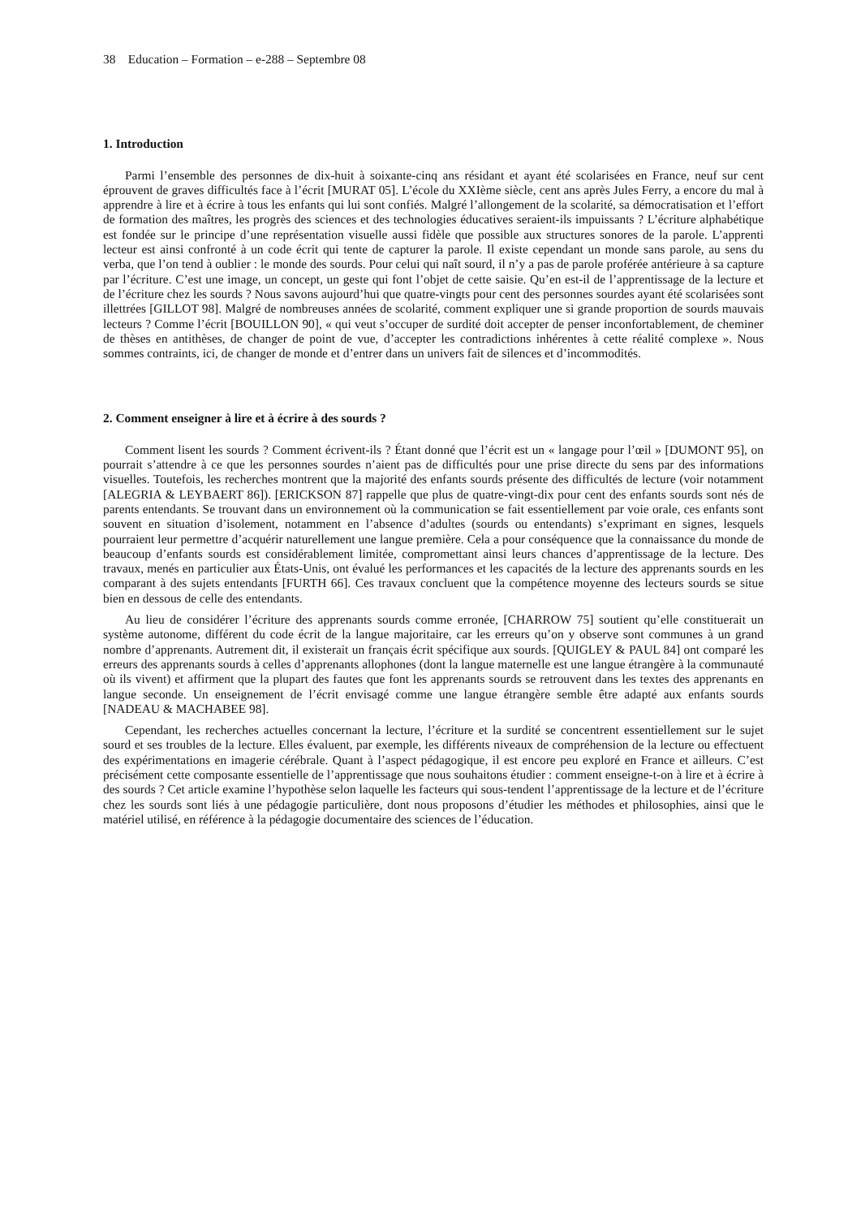38 Education – Formation – e-288 – Septembre 08
1. Introduction
Parmi l’ensemble des personnes de dix-huit à soixante-cinq ans résidant et ayant été scolarisées en France, neuf sur cent éprouvent de graves difficultés face à l’écrit [MURAT 05]. L’école du XXIème siècle, cent ans après Jules Ferry, a encore du mal à apprendre à lire et à écrire à tous les enfants qui lui sont confiés. Malgré l’allongement de la scolarité, sa démocratisation et l’effort de formation des maîtres, les progrès des sciences et des technologies éducatives seraient-ils impuissants ? L’écriture alphabétique est fondée sur le principe d’une représentation visuelle aussi fidèle que possible aux structures sonores de la parole. L’apprenti lecteur est ainsi confronté à un code écrit qui tente de capturer la parole. Il existe cependant un monde sans parole, au sens du verba, que l’on tend à oublier : le monde des sourds. Pour celui qui naît sourd, il n’y a pas de parole proférée antérieure à sa capture par l’écriture. C’est une image, un concept, un geste qui font l’objet de cette saisie. Qu’en est-il de l’apprentissage de la lecture et de l’écriture chez les sourds ? Nous savons aujourd’hui que quatre-vingts pour cent des personnes sourdes ayant été scolarisées sont illettrées [GILLOT 98]. Malgré de nombreuses années de scolarité, comment expliquer une si grande proportion de sourds mauvais lecteurs ? Comme l’écrit [BOUILLON 90], « qui veut s’occuper de surdité doit accepter de penser inconfortablement, de cheminer de thèses en antithèses, de changer de point de vue, d’accepter les contradictions inhérentes à cette réalité complexe ». Nous sommes contraints, ici, de changer de monde et d’entrer dans un univers fait de silences et d’incommodités.
2. Comment enseigner à lire et à écrire à des sourds ?
Comment lisent les sourds ? Comment écrivent-ils ? Étant donné que l’écrit est un « langage pour l’œil » [DUMONT 95], on pourrait s’attendre à ce que les personnes sourdes n’aient pas de difficultés pour une prise directe du sens par des informations visuelles. Toutefois, les recherches montrent que la majorité des enfants sourds présente des difficultés de lecture (voir notamment [ALEGRIA & LEYBAERT 86]). [ERICKSON 87] rappelle que plus de quatre-vingt-dix pour cent des enfants sourds sont nés de parents entendants. Se trouvant dans un environnement où la communication se fait essentiellement par voie orale, ces enfants sont souvent en situation d’isolement, notamment en l’absence d’adultes (sourds ou entendants) s’exprimant en signes, lesquels pourraient leur permettre d’acquérir naturellement une langue première. Cela a pour conséquence que la connaissance du monde de beaucoup d’enfants sourds est considérablement limitée, compromettant ainsi leurs chances d’apprentissage de la lecture. Des travaux, menés en particulier aux États-Unis, ont évalué les performances et les capacités de la lecture des apprenants sourds en les comparant à des sujets entendants [FURTH 66]. Ces travaux concluent que la compétence moyenne des lecteurs sourds se situe bien en dessous de celle des entendants.
Au lieu de considérer l’écriture des apprenants sourds comme erronée, [CHARROW 75] soutient qu’elle constituerait un système autonome, différent du code écrit de la langue majoritaire, car les erreurs qu’on y observe sont communes à un grand nombre d’apprenants. Autrement dit, il existerait un français écrit spécifique aux sourds. [QUIGLEY & PAUL 84] ont comparé les erreurs des apprenants sourds à celles d’apprenants allophones (dont la langue maternelle est une langue étrangère à la communauté où ils vivent) et affirment que la plupart des fautes que font les apprenants sourds se retrouvent dans les textes des apprenants en langue seconde. Un enseignement de l’écrit envisagé comme une langue étrangère semble être adapté aux enfants sourds [NADEAU & MACHABEE 98].
Cependant, les recherches actuelles concernant la lecture, l’écriture et la surdité se concentrent essentiellement sur le sujet sourd et ses troubles de la lecture. Elles évaluent, par exemple, les différents niveaux de compréhension de la lecture ou effectuent des expérimentations en imagerie cérébrale. Quant à l’aspect pédagogique, il est encore peu exploré en France et ailleurs. C’est précisément cette composante essentielle de l’apprentissage que nous souhaitons étudier : comment enseigne-t-on à lire et à écrire à des sourds ? Cet article examine l’hypothèse selon laquelle les facteurs qui sous-tendent l’apprentissage de la lecture et de l’écriture chez les sourds sont liés à une pédagogie particulière, dont nous proposons d’étudier les méthodes et philosophies, ainsi que le matériel utilisé, en référence à la pédagogie documentaire des sciences de l’éducation.